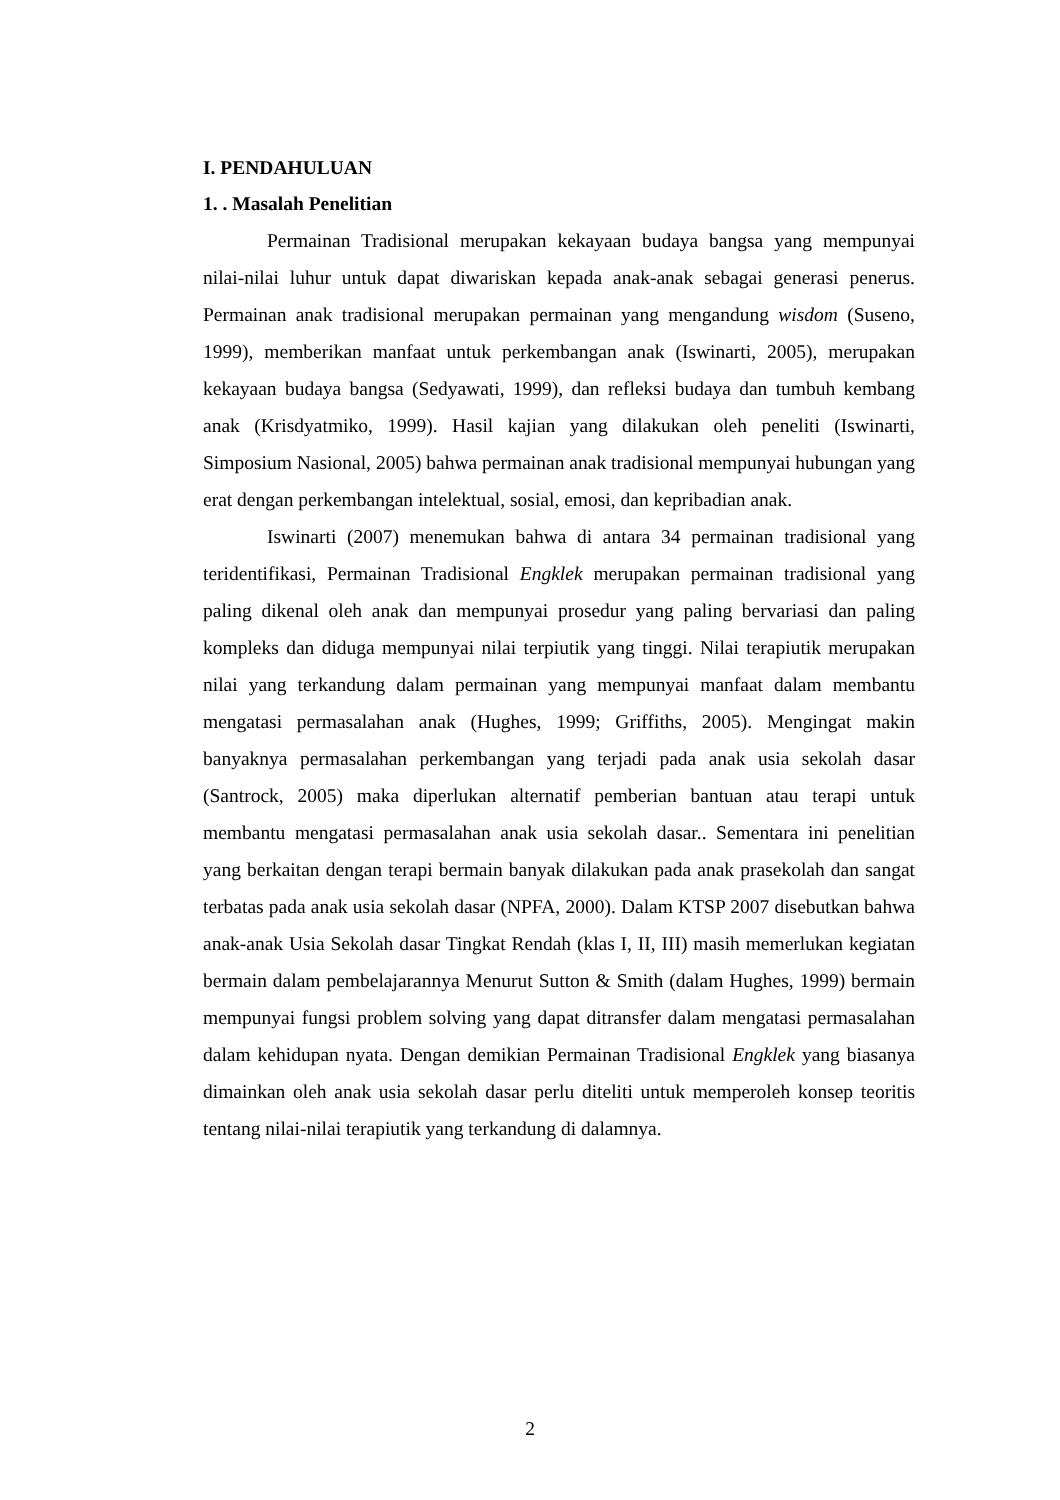I. PENDAHULUAN
1. . Masalah Penelitian
Permainan Tradisional merupakan kekayaan budaya bangsa yang mempunyai nilai-nilai luhur untuk dapat diwariskan kepada anak-anak sebagai generasi penerus. Permainan anak tradisional merupakan permainan yang mengandung wisdom (Suseno, 1999), memberikan manfaat untuk perkembangan anak (Iswinarti, 2005), merupakan kekayaan budaya bangsa (Sedyawati, 1999), dan refleksi budaya dan tumbuh kembang anak (Krisdyatmiko, 1999). Hasil kajian yang dilakukan oleh peneliti (Iswinarti, Simposium Nasional, 2005) bahwa permainan anak tradisional mempunyai hubungan yang erat dengan perkembangan intelektual, sosial, emosi, dan kepribadian anak.
Iswinarti (2007) menemukan bahwa di antara 34 permainan tradisional yang teridentifikasi, Permainan Tradisional Engklek merupakan permainan tradisional yang paling dikenal oleh anak dan mempunyai prosedur yang paling bervariasi dan paling kompleks dan diduga mempunyai nilai terpiutik yang tinggi. Nilai terapiutik merupakan nilai yang terkandung dalam permainan yang mempunyai manfaat dalam membantu mengatasi permasalahan anak (Hughes, 1999; Griffiths, 2005). Mengingat makin banyaknya permasalahan perkembangan yang terjadi pada anak usia sekolah dasar (Santrock, 2005) maka diperlukan alternatif pemberian bantuan atau terapi untuk membantu mengatasi permasalahan anak usia sekolah dasar.. Sementara ini penelitian yang berkaitan dengan terapi bermain banyak dilakukan pada anak prasekolah dan sangat terbatas pada anak usia sekolah dasar (NPFA, 2000). Dalam KTSP 2007 disebutkan bahwa anak-anak Usia Sekolah dasar Tingkat Rendah (klas I, II, III) masih memerlukan kegiatan bermain dalam pembelajarannya Menurut Sutton & Smith (dalam Hughes, 1999) bermain mempunyai fungsi problem solving yang dapat ditransfer dalam mengatasi permasalahan dalam kehidupan nyata. Dengan demikian Permainan Tradisional Engklek yang biasanya dimainkan oleh anak usia sekolah dasar perlu diteliti untuk memperoleh konsep teoritis tentang nilai-nilai terapiutik yang terkandung di dalamnya.
2